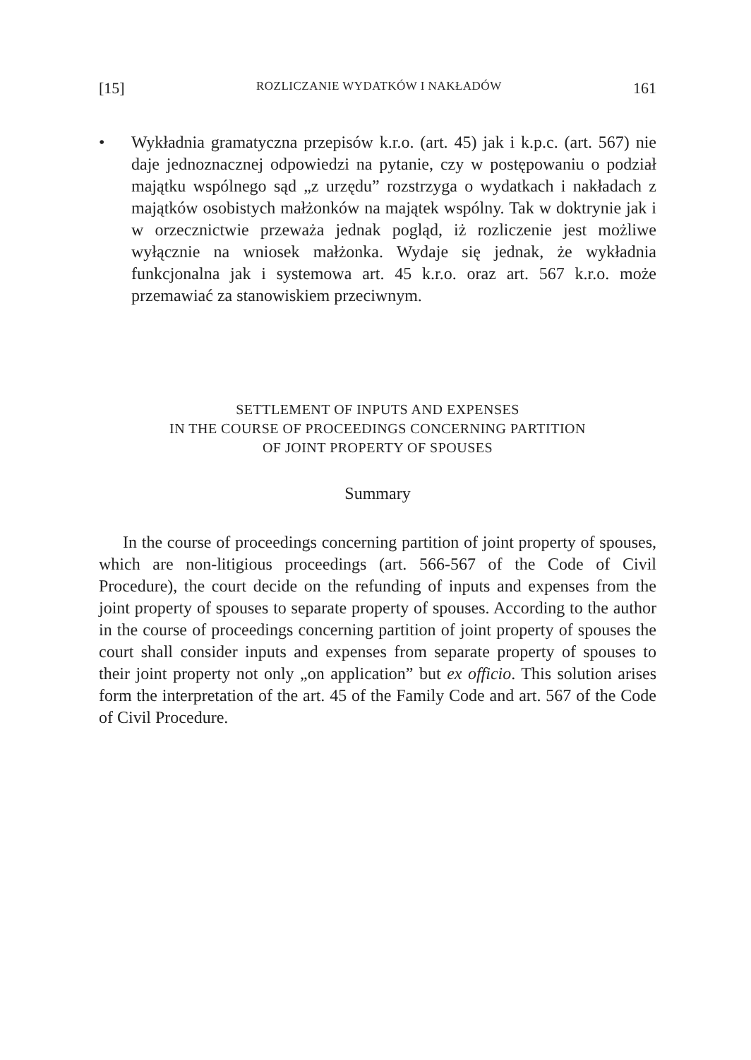[15] ROZLICZANIE WYDATKÓW I NAKŁADÓW 161
• Wykładnia gramatyczna przepisów k.r.o. (art. 45) jak i k.p.c. (art. 567) nie daje jednoznacznej odpowiedzi na pytanie, czy w postępowaniu o podział majątku wspólnego sąd „z urzędu” rozstrzyga o wydatkach i nakładach z majątków osobistych małżonków na majątek wspólny. Tak w doktrynie jak i w orzecznictwie przeważa jednak pogląd, iż rozliczenie jest możliwe wyłącznie na wniosek małżonka. Wydaje się jednak, że wykładnia funkcjonalna jak i systemowa art. 45 k.r.o. oraz art. 567 k.r.o. może przemawiać za stanowiskiem przeciwnym.
SETTLEMENT OF INPUTS AND EXPENSES
IN THE COURSE OF PROCEEDINGS CONCERNING PARTITION
OF JOINT PROPERTY OF SPOUSES
Summary
In the course of proceedings concerning partition of joint property of spouses, which are non-litigious proceedings (art. 566-567 of the Code of Civil Procedure), the court decide on the refunding of inputs and expenses from the joint property of spouses to separate property of spouses. According to the author in the course of proceedings concerning partition of joint property of spouses the court shall consider inputs and expenses from separate property of spouses to their joint property not only „on application” but ex officio. This solution arises form the interpretation of the art. 45 of the Family Code and art. 567 of the Code of Civil Procedure.